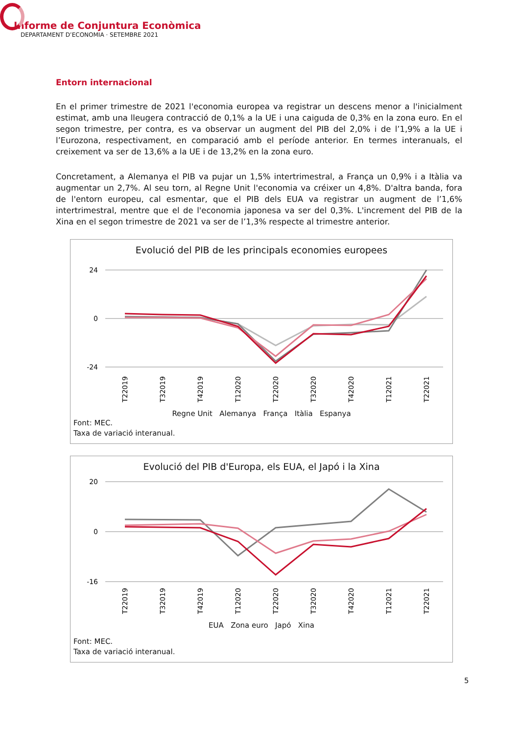Informe de Conjuntura Econòmica
DEPARTAMENT D’ECONOMIA · SETEMBRE 2021
Entorn internacional
En el primer trimestre de 2021 l'economia europea va registrar un descens menor a l'inicialment estimat, amb una lleugera contracció de 0,1% a la UE i una caiguda de 0,3% en la zona euro. En el segon trimestre, per contra, es va observar un augment del PIB del 2,0% i de l’1,9% a la UE i l’Eurozona, respectivament, en comparació amb el període anterior. En termes interanuals, el creixement va ser de 13,6% a la UE i de 13,2% en la zona euro.
Concretament, a Alemanya el PIB va pujar un 1,5% intertrimestral, a França un 0,9% i a Itàlia va augmentar un 2,7%. Al seu torn, al Regne Unit l'economia va créixer un 4,8%. D'altra banda, fora de l'entorn europeu, cal esmentar, que el PIB dels EUA va registrar un augment de l’1,6% intertrimestral, mentre que el de l'economia japonesa va ser del 0,3%. L'increment del PIB de la Xina en el segon trimestre de 2021 va ser de l’1,3% respecte al trimestre anterior.
Evolució del PIB de les principals economies europees
24
0
-24
T22019
T32019
T42019
T12020
T22020
T32020
T42020
T12021
T22021
Regne Unit Alemanya França Itàlia Espanya
Font: MEC.
Taxa de variació interanual.
Evolució del PIB d'Europa, els EUA, el Japó i la Xina
20
0
-16
T22019
T32019
T42019
T12020
T22020
T32020
T42020
T12021
T22021
EUA Zona euro Japó Xina
Font: MEC.
Taxa de variació interanual.
5